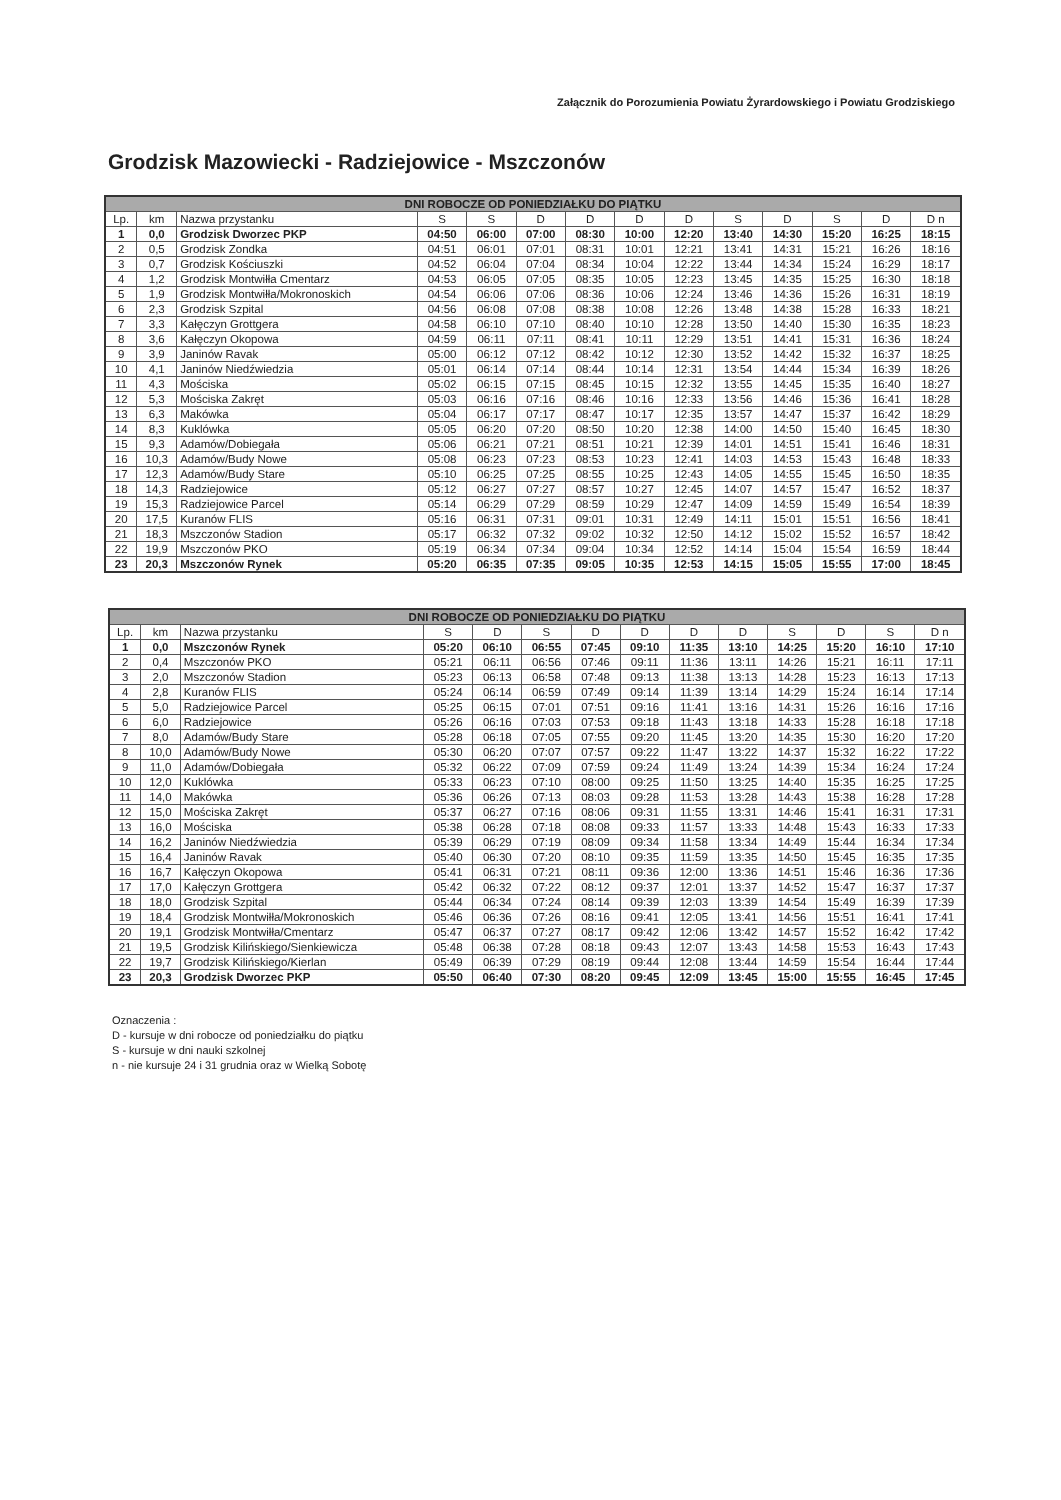Załącznik do Porozumienia Powiatu Żyrardowskiego i Powiatu Grodziskiego
Grodzisk Mazowiecki - Radziejowice - Mszczonów
| DNI ROBOCZE OD PONIEDZIAŁKU DO PIĄTKU | | | | | | | | | | | | | |
| --- | --- | --- | --- | --- | --- | --- | --- | --- | --- | --- | --- | --- | --- |
| Lp. | km | Nazwa przystanku | S | S | D | D | D | D | S | D | S | D | D n |
| 1 | 0,0 | Grodzisk Dworzec PKP | 04:50 | 06:00 | 07:00 | 08:30 | 10:00 | 12:20 | 13:40 | 14:30 | 15:20 | 16:25 | 18:15 |
| 2 | 0,5 | Grodzisk Zondka | 04:51 | 06:01 | 07:01 | 08:31 | 10:01 | 12:21 | 13:41 | 14:31 | 15:21 | 16:26 | 18:16 |
| 3 | 0,7 | Grodzisk Kościuszki | 04:52 | 06:04 | 07:04 | 08:34 | 10:04 | 12:22 | 13:44 | 14:34 | 15:24 | 16:29 | 18:17 |
| 4 | 1,2 | Grodzisk Montwiłła Cmentarz | 04:53 | 06:05 | 07:05 | 08:35 | 10:05 | 12:23 | 13:45 | 14:35 | 15:25 | 16:30 | 18:18 |
| 5 | 1,9 | Grodzisk Montwiłła/Mokronoskich | 04:54 | 06:06 | 07:06 | 08:36 | 10:06 | 12:24 | 13:46 | 14:36 | 15:26 | 16:31 | 18:19 |
| 6 | 2,3 | Grodzisk Szpital | 04:56 | 06:08 | 07:08 | 08:38 | 10:08 | 12:26 | 13:48 | 14:38 | 15:28 | 16:33 | 18:21 |
| 7 | 3,3 | Kałęczyn Grottgera | 04:58 | 06:10 | 07:10 | 08:40 | 10:10 | 12:28 | 13:50 | 14:40 | 15:30 | 16:35 | 18:23 |
| 8 | 3,6 | Kałęczyn Okopowa | 04:59 | 06:11 | 07:11 | 08:41 | 10:11 | 12:29 | 13:51 | 14:41 | 15:31 | 16:36 | 18:24 |
| 9 | 3,9 | Janinów Ravak | 05:00 | 06:12 | 07:12 | 08:42 | 10:12 | 12:30 | 13:52 | 14:42 | 15:32 | 16:37 | 18:25 |
| 10 | 4,1 | Janinów Niedźwiedzia | 05:01 | 06:14 | 07:14 | 08:44 | 10:14 | 12:31 | 13:54 | 14:44 | 15:34 | 16:39 | 18:26 |
| 11 | 4,3 | Mościska | 05:02 | 06:15 | 07:15 | 08:45 | 10:15 | 12:32 | 13:55 | 14:45 | 15:35 | 16:40 | 18:27 |
| 12 | 5,3 | Mościska Zakręt | 05:03 | 06:16 | 07:16 | 08:46 | 10:16 | 12:33 | 13:56 | 14:46 | 15:36 | 16:41 | 18:28 |
| 13 | 6,3 | Makówka | 05:04 | 06:17 | 07:17 | 08:47 | 10:17 | 12:35 | 13:57 | 14:47 | 15:37 | 16:42 | 18:29 |
| 14 | 8,3 | Kuklówka | 05:05 | 06:20 | 07:20 | 08:50 | 10:20 | 12:38 | 14:00 | 14:50 | 15:40 | 16:45 | 18:30 |
| 15 | 9,3 | Adamów/Dobiegała | 05:06 | 06:21 | 07:21 | 08:51 | 10:21 | 12:39 | 14:01 | 14:51 | 15:41 | 16:46 | 18:31 |
| 16 | 10,3 | Adamów/Budy Nowe | 05:08 | 06:23 | 07:23 | 08:53 | 10:23 | 12:41 | 14:03 | 14:53 | 15:43 | 16:48 | 18:33 |
| 17 | 12,3 | Adamów/Budy Stare | 05:10 | 06:25 | 07:25 | 08:55 | 10:25 | 12:43 | 14:05 | 14:55 | 15:45 | 16:50 | 18:35 |
| 18 | 14,3 | Radziejowice | 05:12 | 06:27 | 07:27 | 08:57 | 10:27 | 12:45 | 14:07 | 14:57 | 15:47 | 16:52 | 18:37 |
| 19 | 15,3 | Radziejowice Parcel | 05:14 | 06:29 | 07:29 | 08:59 | 10:29 | 12:47 | 14:09 | 14:59 | 15:49 | 16:54 | 18:39 |
| 20 | 17,5 | Kuranów FLIS | 05:16 | 06:31 | 07:31 | 09:01 | 10:31 | 12:49 | 14:11 | 15:01 | 15:51 | 16:56 | 18:41 |
| 21 | 18,3 | Mszczonów Stadion | 05:17 | 06:32 | 07:32 | 09:02 | 10:32 | 12:50 | 14:12 | 15:02 | 15:52 | 16:57 | 18:42 |
| 22 | 19,9 | Mszczonów PKO | 05:19 | 06:34 | 07:34 | 09:04 | 10:34 | 12:52 | 14:14 | 15:04 | 15:54 | 16:59 | 18:44 |
| 23 | 20,3 | Mszczonów Rynek | 05:20 | 06:35 | 07:35 | 09:05 | 10:35 | 12:53 | 14:15 | 15:05 | 15:55 | 17:00 | 18:45 |
| DNI ROBOCZE OD PONIEDZIAŁKU DO PIĄTKU | | | | | | | | | | | | | |
| --- | --- | --- | --- | --- | --- | --- | --- | --- | --- | --- | --- | --- | --- |
| Lp. | km | Nazwa przystanku | S | D | S | D | D | D | D | S | D | S | D n |
| 1 | 0,0 | Mszczonów Rynek | 05:20 | 06:10 | 06:55 | 07:45 | 09:10 | 11:35 | 13:10 | 14:25 | 15:20 | 16:10 | 17:10 |
| 2 | 0,4 | Mszczonów PKO | 05:21 | 06:11 | 06:56 | 07:46 | 09:11 | 11:36 | 13:11 | 14:26 | 15:21 | 16:11 | 17:11 |
| 3 | 2,0 | Mszczonów Stadion | 05:23 | 06:13 | 06:58 | 07:48 | 09:13 | 11:38 | 13:13 | 14:28 | 15:23 | 16:13 | 17:13 |
| 4 | 2,8 | Kuranów FLIS | 05:24 | 06:14 | 06:59 | 07:49 | 09:14 | 11:39 | 13:14 | 14:29 | 15:24 | 16:14 | 17:14 |
| 5 | 5,0 | Radziejowice Parcel | 05:25 | 06:15 | 07:01 | 07:51 | 09:16 | 11:41 | 13:16 | 14:31 | 15:26 | 16:16 | 17:16 |
| 6 | 6,0 | Radziejowice | 05:26 | 06:16 | 07:03 | 07:53 | 09:18 | 11:43 | 13:18 | 14:33 | 15:28 | 16:18 | 17:18 |
| 7 | 8,0 | Adamów/Budy Stare | 05:28 | 06:18 | 07:05 | 07:55 | 09:20 | 11:45 | 13:20 | 14:35 | 15:30 | 16:20 | 17:20 |
| 8 | 10,0 | Adamów/Budy Nowe | 05:30 | 06:20 | 07:07 | 07:57 | 09:22 | 11:47 | 13:22 | 14:37 | 15:32 | 16:22 | 17:22 |
| 9 | 11,0 | Adamów/Dobiegała | 05:32 | 06:22 | 07:09 | 07:59 | 09:24 | 11:49 | 13:24 | 14:39 | 15:34 | 16:24 | 17:24 |
| 10 | 12,0 | Kuklówka | 05:33 | 06:23 | 07:10 | 08:00 | 09:25 | 11:50 | 13:25 | 14:40 | 15:35 | 16:25 | 17:25 |
| 11 | 14,0 | Makówka | 05:36 | 06:26 | 07:13 | 08:03 | 09:28 | 11:53 | 13:28 | 14:43 | 15:38 | 16:28 | 17:28 |
| 12 | 15,0 | Mościska Zakręt | 05:37 | 06:27 | 07:16 | 08:06 | 09:31 | 11:55 | 13:31 | 14:46 | 15:41 | 16:31 | 17:31 |
| 13 | 16,0 | Mościska | 05:38 | 06:28 | 07:18 | 08:08 | 09:33 | 11:57 | 13:33 | 14:48 | 15:43 | 16:33 | 17:33 |
| 14 | 16,2 | Janinów Niedźwiedzia | 05:39 | 06:29 | 07:19 | 08:09 | 09:34 | 11:58 | 13:34 | 14:49 | 15:44 | 16:34 | 17:34 |
| 15 | 16,4 | Janinów Ravak | 05:40 | 06:30 | 07:20 | 08:10 | 09:35 | 11:59 | 13:35 | 14:50 | 15:45 | 16:35 | 17:35 |
| 16 | 16,7 | Kałęczyn Okopowa | 05:41 | 06:31 | 07:21 | 08:11 | 09:36 | 12:00 | 13:36 | 14:51 | 15:46 | 16:36 | 17:36 |
| 17 | 17,0 | Kałęczyn Grottgera | 05:42 | 06:32 | 07:22 | 08:12 | 09:37 | 12:01 | 13:37 | 14:52 | 15:47 | 16:37 | 17:37 |
| 18 | 18,0 | Grodzisk Szpital | 05:44 | 06:34 | 07:24 | 08:14 | 09:39 | 12:03 | 13:39 | 14:54 | 15:49 | 16:39 | 17:39 |
| 19 | 18,4 | Grodzisk Montwiłła/Mokronoskich | 05:46 | 06:36 | 07:26 | 08:16 | 09:41 | 12:05 | 13:41 | 14:56 | 15:51 | 16:41 | 17:41 |
| 20 | 19,1 | Grodzisk Montwiłła/Cmentarz | 05:47 | 06:37 | 07:27 | 08:17 | 09:42 | 12:06 | 13:42 | 14:57 | 15:52 | 16:42 | 17:42 |
| 21 | 19,5 | Grodzisk Kilińskiego/Sienkiewicza | 05:48 | 06:38 | 07:28 | 08:18 | 09:43 | 12:07 | 13:43 | 14:58 | 15:53 | 16:43 | 17:43 |
| 22 | 19,7 | Grodzisk Kilińskiego/Kierlan | 05:49 | 06:39 | 07:29 | 08:19 | 09:44 | 12:08 | 13:44 | 14:59 | 15:54 | 16:44 | 17:44 |
| 23 | 20,3 | Grodzisk Dworzec PKP | 05:50 | 06:40 | 07:30 | 08:20 | 09:45 | 12:09 | 13:45 | 15:00 | 15:55 | 16:45 | 17:45 |
Oznaczenia :
D - kursuje w dni robocze od poniedziałku do piątku
S - kursuje w dni nauki szkolnej
n - nie kursuje 24 i 31 grudnia oraz w Wielką Sobotę